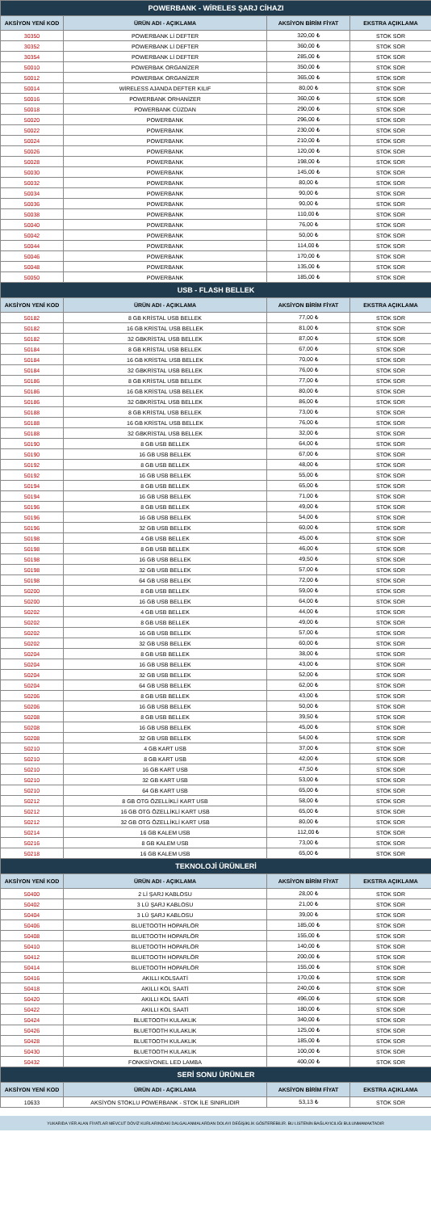| POWERBANK - WİRELES ŞARJ CİHAZI | | | |
| --- | --- | --- | --- |
| AKSİYON YENİ KOD | ÜRÜN ADI - AÇIKLAMA | AKSİYON BİRİM FİYAT | EKSTRA AÇIKLAMA |
| 30350 | POWERBANK Lİ DEFTER | 320,00 ₺ | STOK SOR |
| 30352 | POWERBANK Lİ DEFTER | 360,00 ₺ | STOK SOR |
| 30354 | POWERBANK Lİ DEFTER | 285,00 ₺ | STOK SOR |
| 50010 | POWERBAK ORGANİZER | 350,00 ₺ | STOK SOR |
| 50012 | POWERBAK ORGANİZER | 365,00 ₺ | STOK SOR |
| 50014 | WİRELESS AJANDA DEFTER KILIF | 80,00 ₺ | STOK SOR |
| 50016 | POWERBANK ORHANİZER | 360,00 ₺ | STOK SOR |
| 50018 | POWERBANK CÜZDAN | 290,00 ₺ | STOK SOR |
| 50020 | POWERBANK | 296,00 ₺ | STOK SOR |
| 50022 | POWERBANK | 230,00 ₺ | STOK SOR |
| 50024 | POWERBANK | 210,00 ₺ | STOK SOR |
| 50026 | POWERBANK | 120,00 ₺ | STOK SOR |
| 50028 | POWERBANK | 198,00 ₺ | STOK SOR |
| 50030 | POWERBANK | 145,00 ₺ | STOK SOR |
| 50032 | POWERBANK | 80,00 ₺ | STOK SOR |
| 50034 | POWERBANK | 90,00 ₺ | STOK SOR |
| 50036 | POWERBANK | 90,00 ₺ | STOK SOR |
| 50038 | POWERBANK | 110,00 ₺ | STOK SOR |
| 50040 | POWERBANK | 76,00 ₺ | STOK SOR |
| 50042 | POWERBANK | 50,00 ₺ | STOK SOR |
| 50044 | POWERBANK | 114,00 ₺ | STOK SOR |
| 50046 | POWERBANK | 170,00 ₺ | STOK SOR |
| 50048 | POWERBANK | 135,00 ₺ | STOK SOR |
| 50050 | POWERBANK | 185,00 ₺ | STOK SOR |
| USB - FLASH BELLEK | | | |
| AKSİYON YENİ KOD | ÜRÜN ADI - AÇIKLAMA | AKSİYON BİRİM FİYAT | EKSTRA AÇIKLAMA |
| 50182 | 8 GB KRİSTAL USB BELLEK | 77,00 ₺ | STOK SOR |
| 50182 | 16 GB KRİSTAL USB BELLEK | 81,00 ₺ | STOK SOR |
| 50182 | 32 GBKRİSTAL USB BELLEK | 87,00 ₺ | STOK SOR |
| 50184 | 8 GB KRİSTAL USB BELLEK | 67,00 ₺ | STOK SOR |
| 50184 | 16 GB KRİSTAL USB BELLEK | 70,00 ₺ | STOK SOR |
| 50184 | 32 GBKRİSTAL USB BELLEK | 76,00 ₺ | STOK SOR |
| 50186 | 8 GB KRİSTAL USB BELLEK | 77,00 ₺ | STOK SOR |
| 50186 | 16 GB KRİSTAL USB BELLEK | 80,00 ₺ | STOK SOR |
| 50186 | 32 GBKRİSTAL USB BELLEK | 86,00 ₺ | STOK SOR |
| 50188 | 8 GB KRİSTAL USB BELLEK | 73,00 ₺ | STOK SOR |
| 50188 | 16 GB KRİSTAL USB BELLEK | 76,00 ₺ | STOK SOR |
| 50188 | 32 GBKRİSTAL USB BELLEK | 32,00 ₺ | STOK SOR |
| 50190 | 8 GB USB BELLEK | 64,00 ₺ | STOK SOR |
| 50190 | 16 GB USB BELLEK | 67,00 ₺ | STOK SOR |
| 50192 | 8 GB USB BELLEK | 48,00 ₺ | STOK SOR |
| 50192 | 16 GB USB BELLEK | 55,00 ₺ | STOK SOR |
| 50194 | 8 GB USB BELLEK | 65,00 ₺ | STOK SOR |
| 50194 | 16 GB USB BELLEK | 71,00 ₺ | STOK SOR |
| 50196 | 8 GB USB BELLEK | 49,00 ₺ | STOK SOR |
| 50196 | 16 GB USB BELLEK | 54,00 ₺ | STOK SOR |
| 50196 | 32 GB USB BELLEK | 60,00 ₺ | STOK SOR |
| 50198 | 4 GB USB BELLEK | 45,00 ₺ | STOK SOR |
| 50198 | 8 GB USB BELLEK | 46,00 ₺ | STOK SOR |
| 50198 | 16 GB USB BELLEK | 49,50 ₺ | STOK SOR |
| 50198 | 32 GB USB BELLEK | 57,00 ₺ | STOK SOR |
| 50198 | 64 GB USB BELLEK | 72,00 ₺ | STOK SOR |
| 50200 | 8 GB USB BELLEK | 59,00 ₺ | STOK SOR |
| 50200 | 16 GB USB BELLEK | 64,00 ₺ | STOK SOR |
| 50202 | 4 GB USB BELLEK | 44,00 ₺ | STOK SOR |
| 50202 | 8 GB USB BELLEK | 49,00 ₺ | STOK SOR |
| 50202 | 16 GB USB BELLEK | 57,00 ₺ | STOK SOR |
| 50202 | 32 GB USB BELLEK | 60,00 ₺ | STOK SOR |
| 50204 | 8 GB USB BELLEK | 38,00 ₺ | STOK SOR |
| 50204 | 16 GB USB BELLEK | 43,00 ₺ | STOK SOR |
| 50204 | 32 GB USB BELLEK | 52,00 ₺ | STOK SOR |
| 50204 | 64 GB USB BELLEK | 62,00 ₺ | STOK SOR |
| 50206 | 8 GB USB BELLEK | 43,00 ₺ | STOK SOR |
| 50206 | 16 GB USB BELLEK | 50,00 ₺ | STOK SOR |
| 50208 | 8 GB USB BELLEK | 39,50 ₺ | STOK SOR |
| 50208 | 16 GB USB BELLEK | 45,00 ₺ | STOK SOR |
| 50208 | 32 GB USB BELLEK | 54,00 ₺ | STOK SOR |
| 50210 | 4 GB KART USB | 37,00 ₺ | STOK SOR |
| 50210 | 8 GB KART USB | 42,00 ₺ | STOK SOR |
| 50210 | 16 GB KART USB | 47,50 ₺ | STOK SOR |
| 50210 | 32 GB KART USB | 53,00 ₺ | STOK SOR |
| 50210 | 64 GB KART USB | 65,00 ₺ | STOK SOR |
| 50212 | 8 GB OTG ÖZELLİKLİ KART USB | 58,00 ₺ | STOK SOR |
| 50212 | 16 GB OTG ÖZELLİKLİ KART USB | 65,00 ₺ | STOK SOR |
| 50212 | 32 GB OTG ÖZELLİKLİ KART USB | 80,00 ₺ | STOK SOR |
| 50214 | 16 GB KALEM USB | 112,00 ₺ | STOK SOR |
| 50216 | 8 GB KALEM USB | 73,00 ₺ | STOK SOR |
| 50218 | 16 GB KALEM USB | 65,00 ₺ | STOK SOR |
| TEKNOLOJİ ÜRÜNLERİ | | | |
| AKSİYON YENİ KOD | ÜRÜN ADI - AÇIKLAMA | AKSİYON BİRİM FİYAT | EKSTRA AÇIKLAMA |
| 50400 | 2 Lİ ŞARJ KABLOSU | 28,00 ₺ | STOK SOR |
| 50402 | 3 LÜ ŞARJ KABLOSU | 21,00 ₺ | STOK SOR |
| 50404 | 3 LÜ ŞARJ KABLOSU | 39,00 ₺ | STOK SOR |
| 50406 | BLUETOOTH HOPARLÖR | 185,00 ₺ | STOK SOR |
| 50408 | BLUETOOTH HOPARLÖR | 155,00 ₺ | STOK SOR |
| 50410 | BLUETOOTH HOPARLÖR | 140,00 ₺ | STOK SOR |
| 50412 | BLUETOOTH HOPARLÖR | 200,00 ₺ | STOK SOR |
| 50414 | BLUETOOTH HOPARLÖR | 155,00 ₺ | STOK SOR |
| 50416 | AKILLI KOLSAATİ | 170,00 ₺ | STOK SOR |
| 50418 | AKILLI KOL SAATİ | 240,00 ₺ | STOK SOR |
| 50420 | AKILLI KOL SAATİ | 496,00 ₺ | STOK SOR |
| 50422 | AKILLI KOL SAATİ | 180,00 ₺ | STOK SOR |
| 50424 | BLUETOOTH KULAKLIK | 340,00 ₺ | STOK SOR |
| 50426 | BLUETOOTH KULAKLIK | 125,00 ₺ | STOK SOR |
| 50428 | BLUETOOTH KULAKLIK | 185,00 ₺ | STOK SOR |
| 50430 | BLUETOOTH KULAKLIK | 100,00 ₺ | STOK SOR |
| 50432 | FONKSİYONEL LED LAMBA | 400,00 ₺ | STOK SOR |
| SERİ SONU ÜRÜNLER | | | |
| AKSİYON YENİ KOD | ÜRÜN ADI - AÇIKLAMA | AKSİYON BİRİM FİYAT | EKSTRA AÇIKLAMA |
| 10633 | AKSİYON STOKLU POWERBANK - STOK İLE SINIRLIDIR | 53,13 ₺ | STOK SOR |
YUKARIDA YER ALAN FİYATLAR MEVCUT DÖVİZ KURLARINDAKİ DALGALANMALARDAN DOLAYI DEĞİŞİKLİK GÖSTEREBİLİR. BU LİSTENİN BAĞLAYICILIĞI BULUNMAMAKTADIR